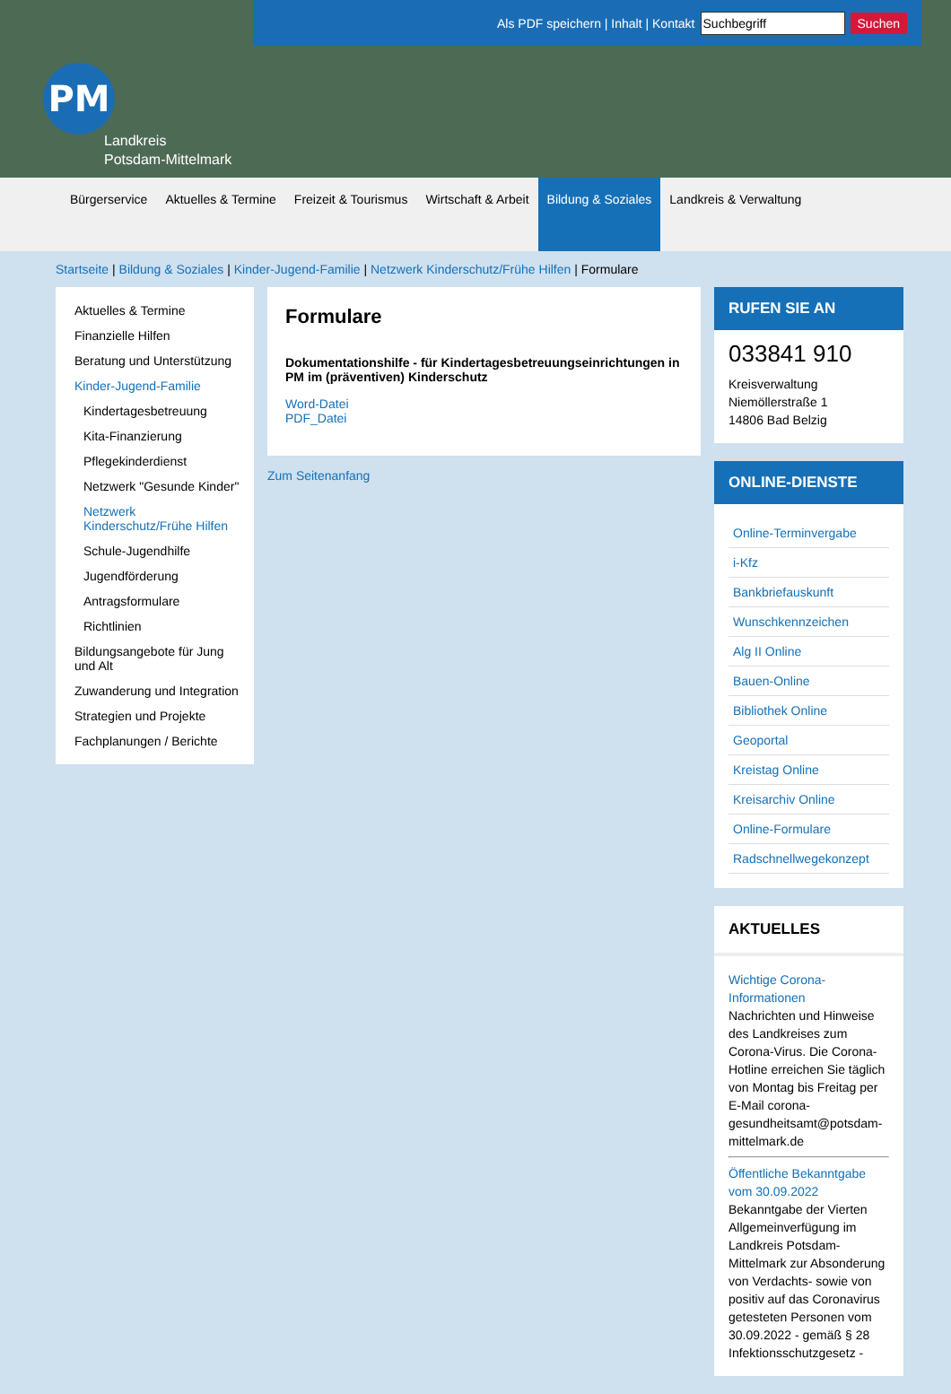Als PDF speichern | Inhalt | Kontakt Suchen
PM
Landkreis
Potsdam-Mittelmark
Bürgerservice Aktuelles & Termine Freizeit & Tourismus Wirtschaft & Arbeit Bildung & Soziales Landkreis & Verwaltung
Startseite | Bildung & Soziales | Kinder-Jugend-Familie | Netzwerk Kinderschutz/Frühe Hilfen | Formulare
Aktuelles & Termine
Finanzielle Hilfen
Beratung und Unterstützung
Kinder-Jugend-Familie
Kindertagesbetreuung
Kita-Finanzierung
Pflegekinderdienst
Netzwerk "Gesunde Kinder"
Netzwerk Kinderschutz/Frühe Hilfen
Schule-Jugendhilfe
Jugendförderung
Antragsformulare
Richtlinien
Bildungsangebote für Jung und Alt
Zuwanderung und Integration
Strategien und Projekte
Fachplanungen / Berichte
Formulare
Dokumentationshilfe - für Kindertagesbetreuungseinrichtungen in PM im (präventiven) Kinderschutz
Word-Datei
PDF_Datei
Zum Seitenanfang
RUFEN SIE AN
033841 910
Kreisverwaltung
Niemöllerstraße 1
14806 Bad Belzig
ONLINE-DIENSTE
Online-Terminvergabe
i-Kfz
Bankbriefauskunft
Wunschkennzeichen
Alg II Online
Bauen-Online
Bibliothek Online
Geoportal
Kreistag Online
Kreisarchiv Online
Online-Formulare
Radschnellwegekonzept
AKTUELLES
Wichtige Corona-Informationen
Nachrichten und Hinweise des Landkreises zum Corona-Virus. Die Corona-Hotline erreichen Sie täglich von Montag bis Freitag per E-Mail corona-gesundheitsamt@potsdam-mittelmark.de
Öffentliche Bekanntgabe vom 30.09.2022
Bekanntgabe der Vierten Allgemeinverfügung im Landkreis Potsdam-Mittelmark zur Absonderung von Verdachts- sowie von positiv auf das Coronavirus getesteten Personen vom 30.09.2022 - gemäß § 28 Infektionsschutzgesetz -